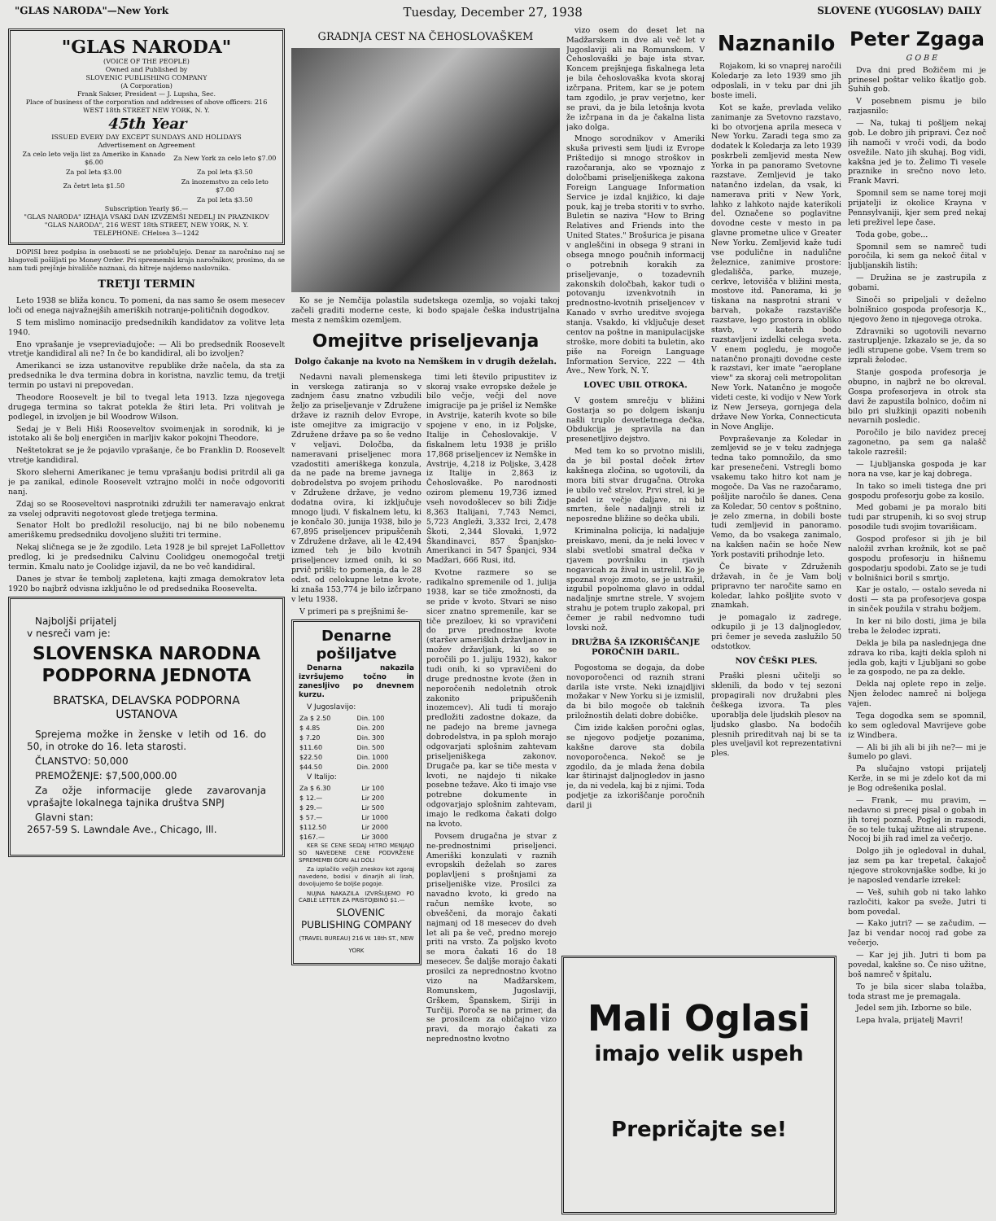"GLAS NARODA"—New York Tuesday, December 27, 1938 SLOVENE (YUGOSLAV) DAILY
"GLAS NARODA"
(VOICE OF THE PEOPLE)
Owned and Published by
SLOVENIC PUBLISHING COMPANY
(A Corporation)
Frank Sakser, President — J. Lupsha, Sec.
Place of business of the corporation and addresses of above officers: 216 WEST 18th STREET NEW YORK, N. Y.
45th Year
ISSUED EVERY DAY EXCEPT SUNDAYS AND HOLIDAYS
Advertisement on Agreement
| Za celo leto velja list za Ameriko in Kanado $6.00 | Za New York za celo leto $7.00 |
| Za pol leta $3.00 | Za pol leta $3.50 |
| Za četrt leta $1.50 | Za inozemstvo za celo leto $7.00 |
| | Za pol leta $3.50 |
Subscription Yearly $6.—
"GLAS NARODA" IZHAJA VSAKI DAN IZVZEMŠI NEDELJ IN PRAZNIKOV
"GLAS NARODA", 216 WEST 18th STREET, NEW YORK, N. Y.
TELEPHONE: CHelsea 3—1242
DOPISI brez podpisa in osebnosti se ne priobčujejo. Denar za naročnino naj se blagovoli pošiljati po Money Order. Pri spremembi kraja naročnikov, prosimo, da se nam tudi prejšnje bivališče naznani, da hitreje najdemo naslovnika.
TRETJI TERMIN
Leto 1938 se bliža koncu. To pomeni, da nas samo še osem mesecev loči od enega najvažnejših ameriških notranje-političnih dogodkov.
S tem mislimo nominacijo predsednikih kandidatov za volitve leta 1940.
Eno vprašanje je vsepreviadujoče: — Ali bo predsednik Roosevelt vtretje kandidiral ali ne? In če bo kandidiral, ali bo izvoljen?
Amerikanci se izza ustanovitve republike drže načela, da sta za predsednika le dva termina dobra in koristna, navzlic temu, da tretji termin po ustavi ni prepovedan.
Theodore Roosevelt je bil to tvegal leta 1913. Izza njegovega drugega termina so takrat potekla že štiri leta. Pri volitvah je podlegel, in izvoljen je bil Woodrow Wilson.
Sedaj je v Beli Hiši Rooseveltov svoimenjak in sorodnik, ki je istotako ali še bolj energičen in marljiv kakor pokojni Theodore.
Neštetokrat se je že pojavilo vprašanje, če bo Franklin D. Roosevelt vtretje kandidiral.
Skoro sleherni Amerikanec je temu vprašanju bodisi pritrdil ali ga je pa zanikal, edinole Roosevelt vztrajno molči in noče odgovoriti nanj.
Zdaj so se Rooseveltovi nasprotniki združili ter nameravajo enkrat za vselej odpraviti negotovost glede tretjega termina.
Senator Holt bo predložil resolucijo, naj bi ne bilo nobenemu ameriškemu predsedniku dovoljeno služiti tri termine.
Nekaj sličnega se je že zgodilo. Leta 1928 je bil sprejet LaFollettov predlog, ki je predsedniku Calvinu Coolidgeu onemogočal tretji termin. Kmalu nato je Coolidge izjavil, da ne bo več kandidiral.
Danes je stvar še tembolj zapletena, kajti zmaga demokratov leta 1920 bo najbrž odvisna izključno le od predsednika Roosevelta.
Najboljši prijatelj
v nesreči vam je:
SLOVENSKA NARODNA PODPORNA JEDNOTA
BRATSKA, DELAVSKA PODPORNA USTANOVA
Sprejema možke in ženske v letih od 16. do 50, in otroke do 16. leta starosti.
ČLANSTVO: 50,000
PREMOŽENJE: $7,500,000.00
Za ožje informacije glede zavarovanja vprašajte lokalnega tajnika društva SNPJ
Glavni stan:
2657-59 S. Lawndale Ave., Chicago, Ill.
GRADNJA CEST NA ČEHOSLOVAŠKEM
Ko se je Nemčija polastila sudetskega ozemlja, so vojaki takoj začeli graditi moderne ceste, ki bodo spajale češka industrijalna mesta z nemškim ozemljem.
Omejitve priseljevanja
Dolgo čakanje na kvoto na Nemškem in v drugih deželah.
Nedavni navali plemenskega in verskega zatiranja so v zadnjem času znatno vzbudili željo za priseljevanje v Združene države iz raznih delov Evrope, iste omejitve za imigracijo v Združene države pa so še vedno v veljavi. Določba, da nameravani priseljenec mora vzadostiti ameriškega konzula, da ne pade na breme javnega dobrodelstva po svojem prihodu v Združene države, je vedno dodatna ovira, ki izključuje mnogo ljudi. V fiskalnem letu, ki je končalo 30. junija 1938, bilo je 67,895 priseljencev pripuščenih v Združene države, ali le 42,494 izmed teh je bilo kvotnih priseljencev izmed onih, ki so prvič prišli; to pomenja, da le 28 odst. od celokupne letne kvote, ki znaša 153,774 je bilo izčrpano v letu 1938.
V primeri pa s prejšnimi še-
Denarne pošiljatve
Denarna nakazila izvršujemo točno in zanesljivo po dnevnem kurzu.
V Jugoslavijo:
| Za $ 2.50 | Din. 100 |
| $ 4.85 | Din. 200 |
| $ 7.20 | Din. 300 |
| $11.60 | Din. 500 |
| $22.50 | Din. 1000 |
| $44.50 | Din. 2000 |
V Italijo:
| Za $ 6.30 | Lir 100 |
| $ 12.— | Lir 200 |
| $ 29.— | Lir 500 |
| $ 57.— | Lir 1000 |
| $112.50 | Lir 2000 |
| $167.— | Lir 3000 |
KER SE CENE SEDAJ HITRO MENJAJO SO NAVEDENE CENE PODVRŽENE SPREMEMBI GORI ALI DOLI
Za izplačilo večjih zneskov kot zgoraj navedeno, bodisi v dinarjih ali lirah, dovoljujemo še boljše pogoje.
NUJNA NAKAZILA IZVRŠUJEMO PO CABLE LETTER ZA PRISTOJBINO $1.—
SLOVENIC PUBLISHING COMPANY
(TRAVEL BUREAU) 216 W. 18th ST., NEW YORK
timi leti število pripustitev iz skoraj vsake evropske dežele je bilo večje, večji del nove imigracije pa je prišel iz Nemške in Avstrije, katerih kvote so bile spojene v eno, in iz Poljske, Italije in Čehoslovakije. V fiskalnem letu 1938 je prišlo 17,868 priseljencev iz Nemške in Avstrije, 4,218 iz Poljske, 3,428 iz Italije in 2,863 iz Čehoslovaške. Po narodnosti ozirom plemenu 19,736 izmed vseh novodošlecev so bili Židje 8,363 Italijani, 7,743 Nemci, 5,723 Angleži, 3,332 Irci, 2,478 Škoti, 2,344 Slovaki, 1,972 Škandinavci, 857 Španjsko-Amerikanci in 547 Španjci, 934 Madžari, 666 Rusi, itd.
Kvotne razmere so se radikalno spremenile od 1. julija 1938, kar se tiče zmožnosti, da se pride v kvoto. Stvari se niso sicer znatno spremenile, kar se tiče preziloev, ki so vpravičeni do prve prednostne kvote (staršev ameriških državljanov in možev državljank, ki so se poročili po 1. juliju 1932), kakor tudi onih, ki so vpravičeni do druge prednostne kvote (žen in neporočenih nedoletnih otrok zakonito pripuščenih inozemcev). Ali tudi ti morajo predložiti zadostne dokaze, da ne padejo na breme javnega dobrodelstva, in pa sploh morajo odgovarjati splošnim zahtevam priseljeniškega zakonov. Drugače pa, kar se tiče mesta v kvoti, ne najdejo ti nikake posebne težave. Ako ti imajo vse potrebne dokumente in odgovarjajo splošnim zahtevam, imajo le redkoma čakati dolgo na kvoto.
Povsem drugačna je stvar z ne-prednostnimi priseljenci. Ameriški konzulati v raznih evropskih deželah so zares poplavljeni s prošnjami za priseljeniške vize. Prosilci za navadno kvoto, ki gredo na račun nemške kvote, so obveščeni, da morajo čakati najmanj od 18 mesecev do dveh let ali pa še več, predno morejo priti na vrsto. Za poljsko kvoto se mora čakati 16 do 18 mesecev. Še daljše morajo čakati prosilci za neprednostno kvotno vizo na Madžarskem, Romunskem, Jugoslaviji, Grškem, Španskem, Siriji in Turčiji. Poroča se na primer, da se prosilcem za običajno vizo pravi, da morajo čakati za neprednostno kvotno
vizo osem do deset let na Madžarskem in dve ali več let v Jugoslaviji ali na Romunskem. V Čehoslovaški je baje ista stvar. Koncem prejšnjega fiskalnega leta je bila čehoslovaška kvota skoraj izčrpana. Pritem, kar se je potem tam zgodilo, je prav verjetno, ker se pravi, da je bila letošnja kvota že izčrpana in da je čakalna lista jako dolga.
Mnogo sorodnikov v Ameriki skuša privesti sem ljudi iz Evrope Prištedijo si mnogo stroškov in razočaranja, ako se vpoznajo z določbami priseljeniškega zakona Foreign Language Information Service je izdal knjižico, ki daje pouk, kaj je treba storiti v to svrho. Buletin se naziva "How to Bring Relatives and Friends into the United States." Brošurica je pisana v angleščini in obsega 9 strani in obsega mnogo poučnih informacij o potrebnih korakih za priseljevanje, o tozadevnih zakonskih določbah, kakor tudi o potovanju izvenkvotnih in prednostno-kvotnih priseljencev v Kanado v svrho ureditve svojega stanja. Vsakdo, ki vključuje deset centov na poštne in manipulacijske stroške, more dobiti ta buletin, ako piše na Foreign Language Information Service, 222 — 4th Ave., New York, N. Y.
LOVEC UBIL OTROKA.
V gostem smrečju v bližini Gostarja so po dolgem iskanju našli truplo devetletnega dečka. Obdukcija je spravila na dan presenetljivo dejstvo.
Med tem ko so prvotno mislili, da je bil postal deček žrtev kakšnega zločina, so ugotovili, da mora biti stvar drugačna. Otroka je ubilo več strelov. Prvi strel, ki je padel iz večje daljave, ni bil smrten, šele nadaljnji streli iz neposredne bližine so dečka ubili.
Kriminalna policija, ki nadaljuje preiskavo, meni, da je neki lovec v slabi svetlobi smatral dečka v rjavem površniku in rjavih nogavicah za žival in ustrelil. Ko je spoznal svojo zmoto, se je ustrašil, izgubil popolnoma glavo in oddal nadaljnje smrtne strele. V svojem strahu je potem truplo zakopal, pri čemer je rabil nedvomno tudi lovski nož.
DRUŽBA ŠA IZKORIŠČANJE POROČNIH DARIL.
Pogostoma se dogaja, da dobe novoporočenci od raznih strani darila iste vrste. Neki iznajdljivi možakar v New Yorku si je izmislil, da bi bilo mogoče ob takšnih priložnostih delati dobre dobičke.
Čim izide kakšen poročni oglas, se njegovo podjetje pozanima, kakšne darove sta dobila novoporočenca. Nekoč se je zgodilo, da je mlada žena dobila kar štirinajst daljnogledov in jasno je, da ni vedela, kaj bi z njimi. Toda podjetje za izkoriščanje poročnih daril ji
Naznanilo
Rojakom, ki so vnaprej naročili Koledarje za leto 1939 smo jih odposlali, in v teku par dni jih boste imeli.
Kot se kaže, prevlada veliko zanimanje za Svetovno razstavo, ki bo otvorjena aprila meseca v New Yorku. Zaradi tega smo za dodatek k Koledarja za leto 1939 poskrbeli zemljevid mesta New Yorka in pa panoramo Svetovne razstave. Zemljevid je tako natančno izdelan, da vsak, ki namerava priti v New York, lahko z lahkoto najde katerikoli del. Označene so poglavitne dovodne ceste v mesto in pa glavne prometne ulice v Greater New Yorku. Zemljevid kaže tudi vse podulične in nadulične železnice, zanimive prostore: gledališča, parke, muzeje, cerkve, letovišča v bližini mesta, mostove itd. Panorama, ki je tiskana na nasprotni strani v barvah, pokaže razstavišče razstave, lego prostora in obliko stavb, v katerih bodo razstavljeni izdelki celega sveta. V enem pogledu, je mogoče natančno pronajti dovodne ceste k razstavi, ker imate "aeroplane view" za skoraj celi metropolitan New York. Natančno je mogoče videti ceste, ki vodijo v New York iz New Jerseya, gornjega dela države New Yorka, Connecticuta in Nove Anglije.
Povpraševanje za Koledar in zemljevid se je v teku zadnjega tedna tako pomnožilo, da smo kar presenečeni. Vstregli bomo vsakemu tako hitro kot nam je mogoče. Da Vas ne razočaramo, pošljite naročilo še danes. Cena za Koledar, 50 centov s poštnino, je zelo zmerna, in dobili boste tudi zemljevid in panoramo. Vemo, da bo vsakega zanimalo, na kakšen način se hoče New York postaviti prihodnje leto.
Če bivate v Združenih državah, in če je Vam bolj pripravno ter naročite samo en koledar, lahko pošljite svoto v znamkah.
je pomagalo iz zadrege, odkupilo ji je 13 daljnogledov, pri čemer je seveda zaslužilo 50 odstotkov.
NOV ČEŠKI PLES.
Praški plesni učitelji so sklenili, da bodo v tej sezoni propagirali nov družabni ples češkega izvora. Ta ples uporablja dele ljudskih plesov na ljudsko glasbo. Na bodočih plesnih prireditvah naj bi se ta ples uveljavil kot reprezentativni ples.
Peter Zgaga
G O B E
Dva dni pred Božičem mi je prinesel poštar veliko škatljo gob. Suhih gob.
V posebnem pismu je bilo razjasnilo:
— Na, tukaj ti pošljem nekaj gob. Le dobro jih pripravi. Čez noč jih namoči v vroči vodi, da bodo osvežile. Nato jih skuhaj. Bog vidi, kakšna jed je to. Želimo Ti vesele praznike in srečno novo leto. Frank Mavri.
Spomnil sem se name torej moji prijatelji iz okolice Krayna v Pennsylvaniji, kjer sem pred nekaj leti preživel lepe čase.
Toda gobe, gobe...
Spomnil sem se namreč tudi poročila, ki sem ga nekoč čital v ljubljanskih listih:
— Družina se je zastrupila z gobami.
Sinoči so pripeljali v deželno bolnišnico gospoda profesorja K., njegovo ženo in njegovega otroka.
Zdravniki so ugotovili nevarno zastrupljenje. Izkazalo se je, da so jedli strupene gobe. Vsem trem so izprali želodec.
Stanje gospoda profesorja je obupno, in najbrž ne bo okreval. Gospa profesorjeva in otrok sta davi že zapustila bolnico, dočim ni bilo pri služkinji opaziti nobenih nevarnih posledic.
Poročilo je bilo navidez precej zagonetno, pa sem ga nalašč takole razrešil:
— Ljubljanska gospoda je kar nora na vse, kar je kaj dobrega.
In tako so imeli tistega dne pri gospodu profesorju gobe za kosilo.
Med gobami je pa moralo biti tudi par strupenih, ki so svoj strup posodile tudi svojim tovarišicam.
Gospod profesor si jih je bil naložil zvrhan krožnik, kot se pač gospodu profesorju in hišnemu gospodarju spodobi. Zato se je tudi v bolnišnici boril s smrtjo.
Kar je ostalo, — ostalo seveda ni dosti — sta pa profesorjeva gospa in sinček použila v strahu božjem.
In ker ni bilo dosti, jima je bila treba le želodec izprati.
Dekla je bila pa naslednjega dne zdrava ko riba, kajti dekla sploh ni jedla gob, kajti v Ljubljani so gobe le za gospodo, ne pa za dekle.
Dekla naj oplete repo in zelje. Njen želodec namreč ni boljega vajen.
Tega dogodka sem se spomnil, ko sem ogledoval Mavrijeve gobe iz Windbera.
— Ali bi jih ali bi jih ne?— mi je šumelo po glavi.
Pa slučajno vstopi prijatelj Kerže, in se mi je zdelo kot da mi je Bog odrešenika poslal.
— Frank, — mu pravim, — nedavno si precej pisal o gobah in jih torej poznaš. Poglej in razsodi, če so tele tukaj užitne ali strupene. Nocoj bi jih rad imel za večerjo.
Dolgo jih je ogledoval in duhal, jaz sem pa kar trepetal, čakajoč njegove strokovnjaške sodbe, ki jo je naposled vendarle izrekel:
— Veš, suhih gob ni tako lahko razločiti, kakor pa sveže. Jutri ti bom povedal.
— Kako jutri? — se začudim. — Jaz bi vendar nocoj rad gobe za večerjo.
— Kar jej jih. Jutri ti bom pa povedal, kakšne so. Če niso užitne, boš namreč v špitalu.
To je bila sicer slaba tolažba, toda strast me je premagala.
Jedel sem jih. Izborne so bile.
Lepa hvala, prijatelj Mavri!
Mali Oglasi
imajo velik uspeh
Prepričajte se!